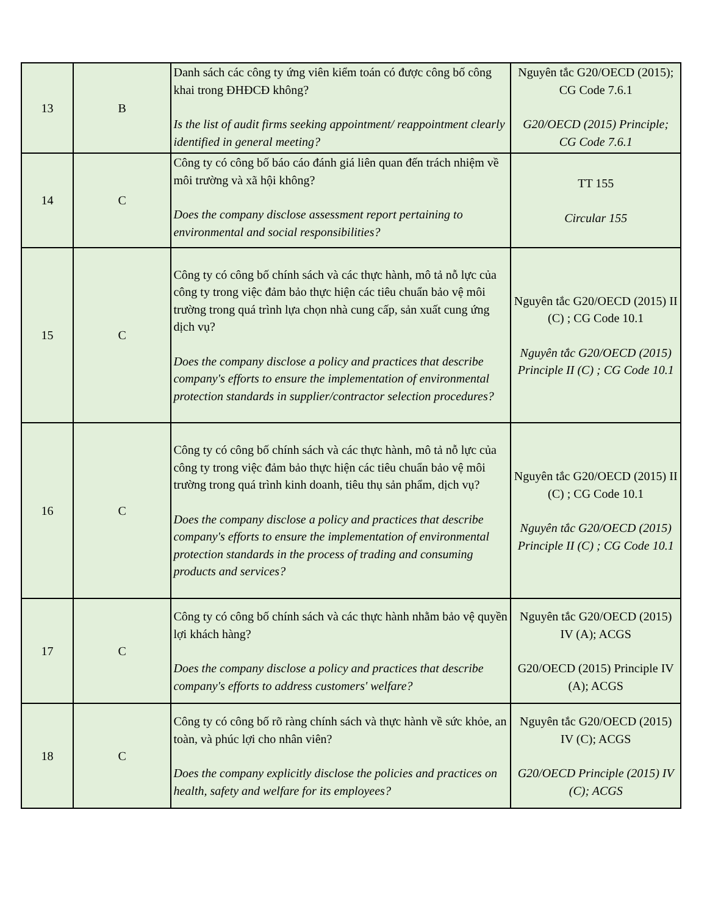| 13 | B | Danh sách các công ty ứng viên kiểm toán có được công bố công khai trong ĐHĐCĐ không? Is the list of audit firms seeking appointment/ reappointment clearly identified in general meeting? | Nguyên tắc G20/OECD (2015); CG Code 7.6.1 G20/OECD (2015) Principle; CG Code 7.6.1 |
| 14 | C | Công ty có công bố báo cáo đánh giá liên quan đến trách nhiệm về môi trường và xã hội không? Does the company disclose assessment report pertaining to environmental and social responsibilities? | TT 155 Circular 155 |
| 15 | C | Công ty có công bố chính sách và các thực hành, mô tả nỗ lực của công ty trong việc đảm bảo thực hiện các tiêu chuẩn bảo vệ môi trường trong quá trình lựa chọn nhà cung cấp, sản xuất cung ứng dịch vụ? Does the company disclose a policy and practices that describe company's efforts to ensure the implementation of environmental protection standards in supplier/contractor selection procedures? | Nguyên tắc G20/OECD (2015) II (C) ; CG Code 10.1 Nguyên tắc G20/OECD (2015) Principle II (C) ; CG Code 10.1 |
| 16 | C | Công ty có công bố chính sách và các thực hành, mô tả nỗ lực của công ty trong việc đảm bảo thực hiện các tiêu chuẩn bảo vệ môi trường trong quá trình kinh doanh, tiêu thụ sản phẩm, dịch vụ? Does the company disclose a policy and practices that describe company's efforts to ensure the implementation of environmental protection standards in the process of trading and consuming products and services? | Nguyên tắc G20/OECD (2015) II (C) ; CG Code 10.1 Nguyên tắc G20/OECD (2015) Principle II (C) ; CG Code 10.1 |
| 17 | C | Công ty có công bố chính sách và các thực hành nhằm bảo vệ quyền lợi khách hàng? Does the company disclose a policy and practices that describe company's efforts to address customers' welfare? | Nguyên tắc G20/OECD (2015) IV (A); ACGS G20/OECD (2015) Principle IV (A); ACGS |
| 18 | C | Công ty có công bố rõ ràng chính sách và thực hành về sức khỏe, an toàn, và phúc lợi cho nhân viên? Does the company explicitly disclose the policies and practices on health, safety and welfare for its employees? | Nguyên tắc G20/OECD (2015) IV (C); ACGS G20/OECD Principle (2015) IV (C); ACGS |